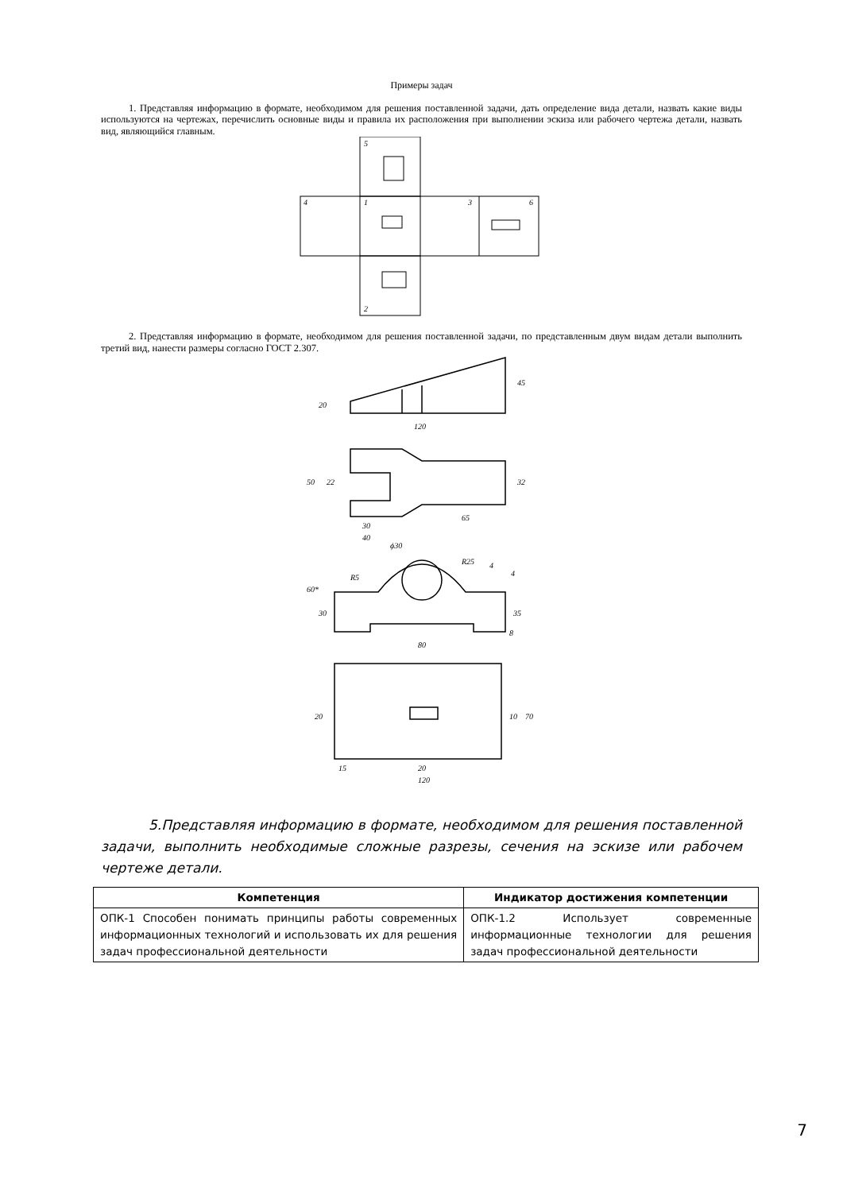Примеры задач
1. Представляя информацию в формате, необходимом для решения поставленной задачи, дать определение вида детали, назвать какие виды используются на чертежах, перечислить основные виды и правила их расположения при выполнении эскиза или рабочего чертежа детали, назвать вид, являющийся главным.
5
4
1
3
6
2
2. Представляя информацию в формате, необходимом для решения поставленной задачи, по представленным двум видам детали выполнить третий вид, нанести размеры согласно ГОСТ 2.307.
120
20
45
50
22
32
30
40
65
ϕ30
R25
R5
60*
30
35
8
4
4
80
20
10
70
15
20
120
5.Представляя информацию в формате, необходимом для решения поставленной задачи, выполнить необходимые сложные разрезы, сечения на эскизе или рабочем чертеже детали.
| Компетенция | Индикатор достижения компетенции |
| --- | --- |
| ОПК-1 Способен понимать принципы работы современных информационных технологий и использовать их для решения задач профессиональной деятельности | ОПК-1.2 Использует современные информационные технологии для решения задач профессиональной деятельности |
7